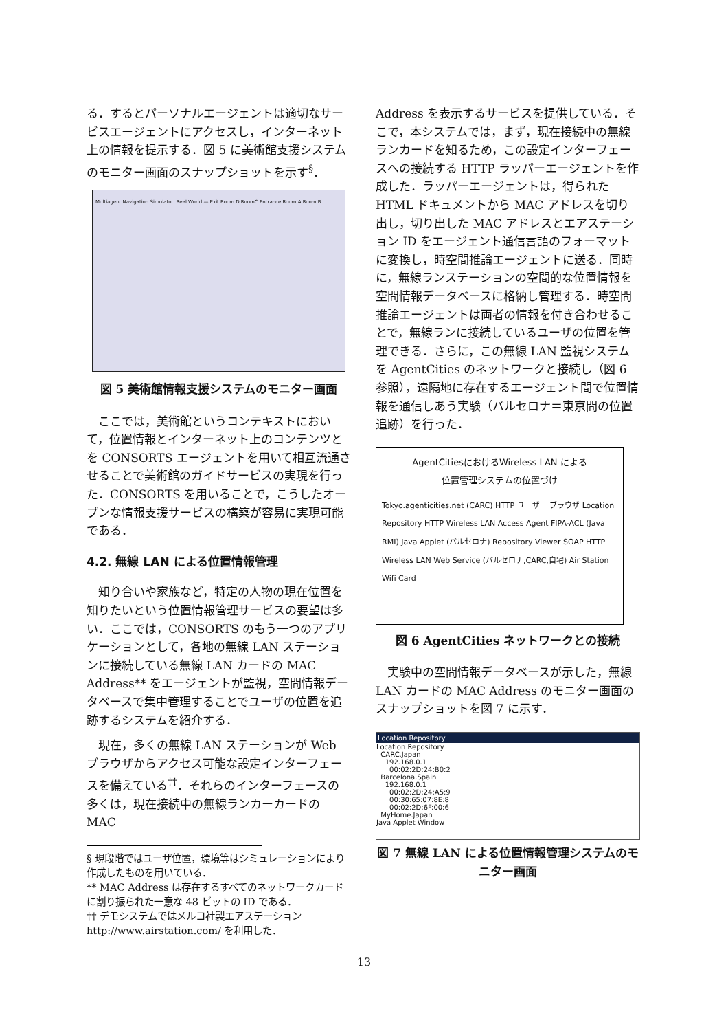る．するとパーソナルエージェントは適切なサービスエージェントにアクセスし，インターネット上の情報を提示する．図 5 に美術館支援システムのモニター画面のスナップショットを示す<sup>§</sup>．
Multiagent Navigation Simulator: Real World — Exit Room D RoomC Entrance Room A Room B
図 5 美術館情報支援システムのモニター画面
　ここでは，美術館というコンテキストにおいて，位置情報とインターネット上のコンテンツとを CONSORTS エージェントを用いて相互流通させることで美術館のガイドサービスの実現を行った．CONSORTS を用いることで，こうしたオープンな情報支援サービスの構築が容易に実現可能である．
4.2. 無線 LAN による位置情報管理
　知り合いや家族など，特定の人物の現在位置を知りたいという位置情報管理サービスの要望は多い．ここでは，CONSORTS のもう一つのアプリケーションとして，各地の無線 LAN ステーションに接続している無線 LAN カードの MAC Address** をエージェントが監視，空間情報データベースで集中管理することでユーザの位置を追跡するシステムを紹介する．
　現在，多くの無線 LAN ステーションが Web ブラウザからアクセス可能な設定インターフェースを備えている<sup>††</sup>．それらのインターフェースの多くは，現在接続中の無線ランカーカードの MAC
§ 現段階ではユーザ位置，環境等はシミュレーションにより作成したものを用いている．
** MAC Address は存在するすべてのネットワークカードに割り振られた一意な 48 ビットの ID である．
†† デモシステムではメルコ社製エアステーション http://www.airstation.com/ を利用した．
Address を表示するサービスを提供している．そこで，本システムでは，まず，現在接続中の無線ランカードを知るため，この設定インターフェースへの接続する HTTP ラッパーエージェントを作成した．ラッパーエージェントは，得られた HTML ドキュメントから MAC アドレスを切り出し，切り出した MAC アドレスとエアステーション ID をエージェント通信言語のフォーマットに変換し，時空間推論エージェントに送る．同時に，無線ランステーションの空間的な位置情報を空間情報データベースに格納し管理する．時空間推論エージェントは両者の情報を付き合わせることで，無線ランに接続しているユーザの位置を管理できる．さらに，この無線 LAN 監視システムを AgentCities のネットワークと接続し（図 6 参照），遠隔地に存在するエージェント間で位置情報を通信しあう実験（バルセロナ＝東京間の位置追跡）を行った．
AgentCitiesにおけるWireless LAN による
位置管理システムの位置づけ
Tokyo.agenticities.net (CARC) HTTP ユーザー ブラウザ Location Repository HTTP Wireless LAN Access Agent FIPA-ACL (Java RMI) Java Applet (バルセロナ) Repository Viewer SOAP HTTP Wireless LAN Web Service (バルセロナ,CARC,自宅) Air Station Wifi Card
図 6 AgentCities ネットワークとの接続
　実験中の空間情報データベースが示した，無線 LAN カードの MAC Address のモニター画面のスナップショットを図 7 に示す．
Location Repository
Location Repository
CARC.Japan
192.168.0.1
00:02:2D:24:B0:2
Barcelona.Spain
192.168.0.1
00:02:2D:24:A5:9
00:30:65:07:8E:8
00:02:2D:6F:00:6
MyHome.Japan
Java Applet Window
図 7 無線 LAN による位置情報管理システムのモニター画面
13